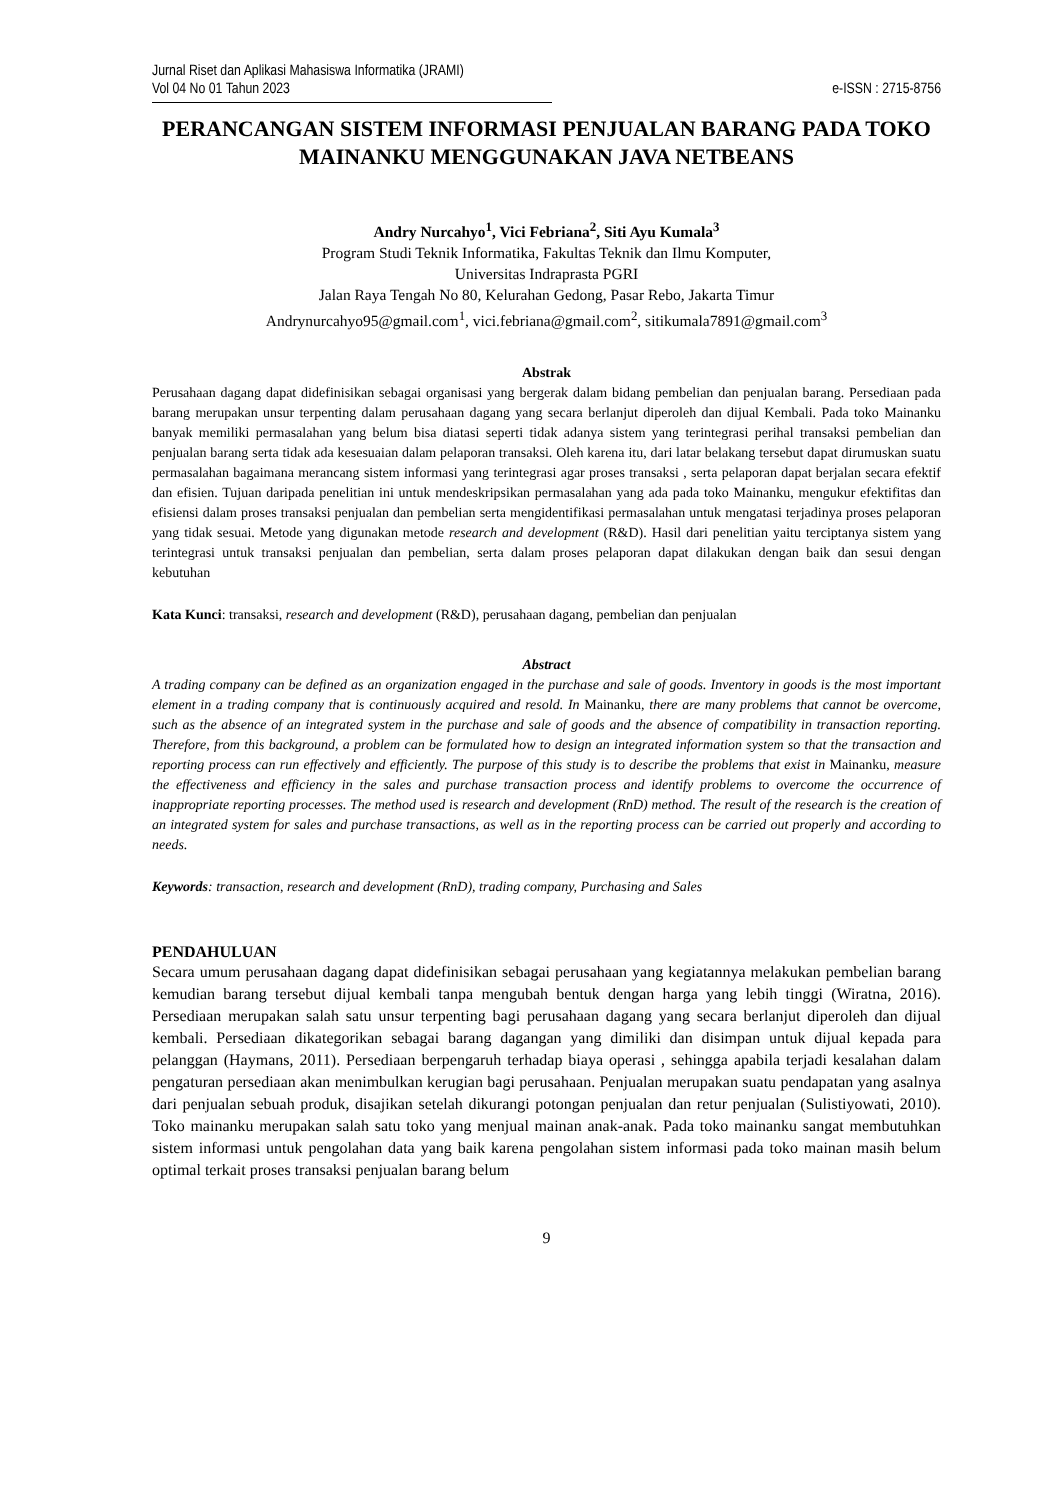Jurnal Riset dan Aplikasi Mahasiswa Informatika (JRAMI)
Vol 04 No 01 Tahun 2023 e-ISSN : 2715-8756
PERANCANGAN SISTEM INFORMASI PENJUALAN BARANG PADA TOKO MAINANKU MENGGUNAKAN JAVA NETBEANS
Andry Nurcahyo<sup>1</sup>, Vici Febriana<sup>2</sup>, Siti Ayu Kumala<sup>3</sup>
Program Studi Teknik Informatika, Fakultas Teknik dan Ilmu Komputer,
Universitas Indraprasta PGRI
Jalan Raya Tengah No 80, Kelurahan Gedong, Pasar Rebo, Jakarta Timur
Andrynurcahyo95@gmail.com<sup>1</sup>, vici.febriana@gmail.com<sup>2</sup>, sitikumala7891@gmail.com<sup>3</sup>
Abstrak
Perusahaan dagang dapat didefinisikan sebagai organisasi yang bergerak dalam bidang pembelian dan penjualan barang. Persediaan pada barang merupakan unsur terpenting dalam perusahaan dagang yang secara berlanjut diperoleh dan dijual Kembali. Pada toko Mainanku banyak memiliki permasalahan yang belum bisa diatasi seperti tidak adanya sistem yang terintegrasi perihal transaksi pembelian dan penjualan barang serta tidak ada kesesuaian dalam pelaporan transaksi. Oleh karena itu, dari latar belakang tersebut dapat dirumuskan suatu permasalahan bagaimana merancang sistem informasi yang terintegrasi agar proses transaksi , serta pelaporan dapat berjalan secara efektif dan efisien. Tujuan daripada penelitian ini untuk mendeskripsikan permasalahan yang ada pada toko Mainanku, mengukur efektifitas dan efisiensi dalam proses transaksi penjualan dan pembelian serta mengidentifikasi permasalahan untuk mengatasi terjadinya proses pelaporan yang tidak sesuai. Metode yang digunakan metode research and development (R&D). Hasil dari penelitian yaitu terciptanya sistem yang terintegrasi untuk transaksi penjualan dan pembelian, serta dalam proses pelaporan dapat dilakukan dengan baik dan sesui dengan kebutuhan
Kata Kunci: transaksi, research and development (R&D), perusahaan dagang, pembelian dan penjualan
Abstract
A trading company can be defined as an organization engaged in the purchase and sale of goods. Inventory in goods is the most important element in a trading company that is continuously acquired and resold. In Mainanku, there are many problems that cannot be overcome, such as the absence of an integrated system in the purchase and sale of goods and the absence of compatibility in transaction reporting. Therefore, from this background, a problem can be formulated how to design an integrated information system so that the transaction and reporting process can run effectively and efficiently. The purpose of this study is to describe the problems that exist in Mainanku, measure the effectiveness and efficiency in the sales and purchase transaction process and identify problems to overcome the occurrence of inappropriate reporting processes. The method used is research and development (RnD) method. The result of the research is the creation of an integrated system for sales and purchase transactions, as well as in the reporting process can be carried out properly and according to needs.
Keywords: transaction, research and development (RnD), trading company, Purchasing and Sales
PENDAHULUAN
Secara umum perusahaan dagang dapat didefinisikan sebagai perusahaan yang kegiatannya melakukan pembelian barang kemudian barang tersebut dijual kembali tanpa mengubah bentuk dengan harga yang lebih tinggi (Wiratna, 2016). Persediaan merupakan salah satu unsur terpenting bagi perusahaan dagang yang secara berlanjut diperoleh dan dijual kembali. Persediaan dikategorikan sebagai barang dagangan yang dimiliki dan disimpan untuk dijual kepada para pelanggan (Haymans, 2011). Persediaan berpengaruh terhadap biaya operasi , sehingga apabila terjadi kesalahan dalam pengaturan persediaan akan menimbulkan kerugian bagi perusahaan. Penjualan merupakan suatu pendapatan yang asalnya dari penjualan sebuah produk, disajikan setelah dikurangi potongan penjualan dan retur penjualan (Sulistiyowati, 2010). Toko mainanku merupakan salah satu toko yang menjual mainan anak-anak. Pada toko mainanku sangat membutuhkan sistem informasi untuk pengolahan data yang baik karena pengolahan sistem informasi pada toko mainan masih belum optimal terkait proses transaksi penjualan barang belum
9